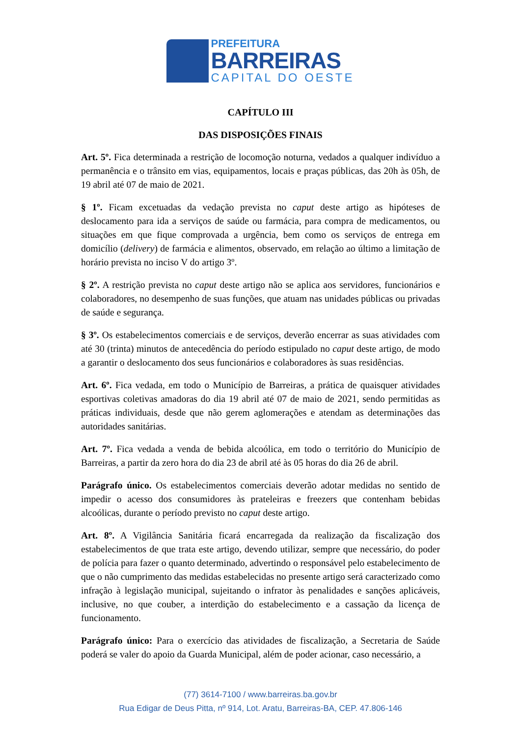PREFEITURA
BARREIRAS
CAPITAL DO OESTE
CAPÍTULO III
DAS DISPOSIÇÕES FINAIS
Art. 5º. Fica determinada a restrição de locomoção noturna, vedados a qualquer indivíduo a permanência e o trânsito em vias, equipamentos, locais e praças públicas, das 20h às 05h, de 19 abril até 07 de maio de 2021.
§ 1º. Ficam excetuadas da vedação prevista no caput deste artigo as hipóteses de deslocamento para ida a serviços de saúde ou farmácia, para compra de medicamentos, ou situações em que fique comprovada a urgência, bem como os serviços de entrega em domicílio (delivery) de farmácia e alimentos, observado, em relação ao último a limitação de horário prevista no inciso V do artigo 3º.
§ 2º. A restrição prevista no caput deste artigo não se aplica aos servidores, funcionários e colaboradores, no desempenho de suas funções, que atuam nas unidades públicas ou privadas de saúde e segurança.
§ 3º. Os estabelecimentos comerciais e de serviços, deverão encerrar as suas atividades com até 30 (trinta) minutos de antecedência do período estipulado no caput deste artigo, de modo a garantir o deslocamento dos seus funcionários e colaboradores às suas residências.
Art. 6º. Fica vedada, em todo o Município de Barreiras, a prática de quaisquer atividades esportivas coletivas amadoras do dia 19 abril até 07 de maio de 2021, sendo permitidas as práticas individuais, desde que não gerem aglomerações e atendam as determinações das autoridades sanitárias.
Art. 7º. Fica vedada a venda de bebida alcoólica, em todo o território do Município de Barreiras, a partir da zero hora do dia 23 de abril até às 05 horas do dia 26 de abril.
Parágrafo único. Os estabelecimentos comerciais deverão adotar medidas no sentido de impedir o acesso dos consumidores às prateleiras e freezers que contenham bebidas alcoólicas, durante o período previsto no caput deste artigo.
Art. 8º. A Vigilância Sanitária ficará encarregada da realização da fiscalização dos estabelecimentos de que trata este artigo, devendo utilizar, sempre que necessário, do poder de polícia para fazer o quanto determinado, advertindo o responsável pelo estabelecimento de que o não cumprimento das medidas estabelecidas no presente artigo será caracterizado como infração à legislação municipal, sujeitando o infrator às penalidades e sanções aplicáveis, inclusive, no que couber, a interdição do estabelecimento e a cassação da licença de funcionamento.
Parágrafo único: Para o exercício das atividades de fiscalização, a Secretaria de Saúde poderá se valer do apoio da Guarda Municipal, além de poder acionar, caso necessário, a
(77) 3614-7100 / www.barreiras.ba.gov.br
Rua Edigar de Deus Pitta, nº 914, Lot. Aratu, Barreiras-BA, CEP. 47.806-146